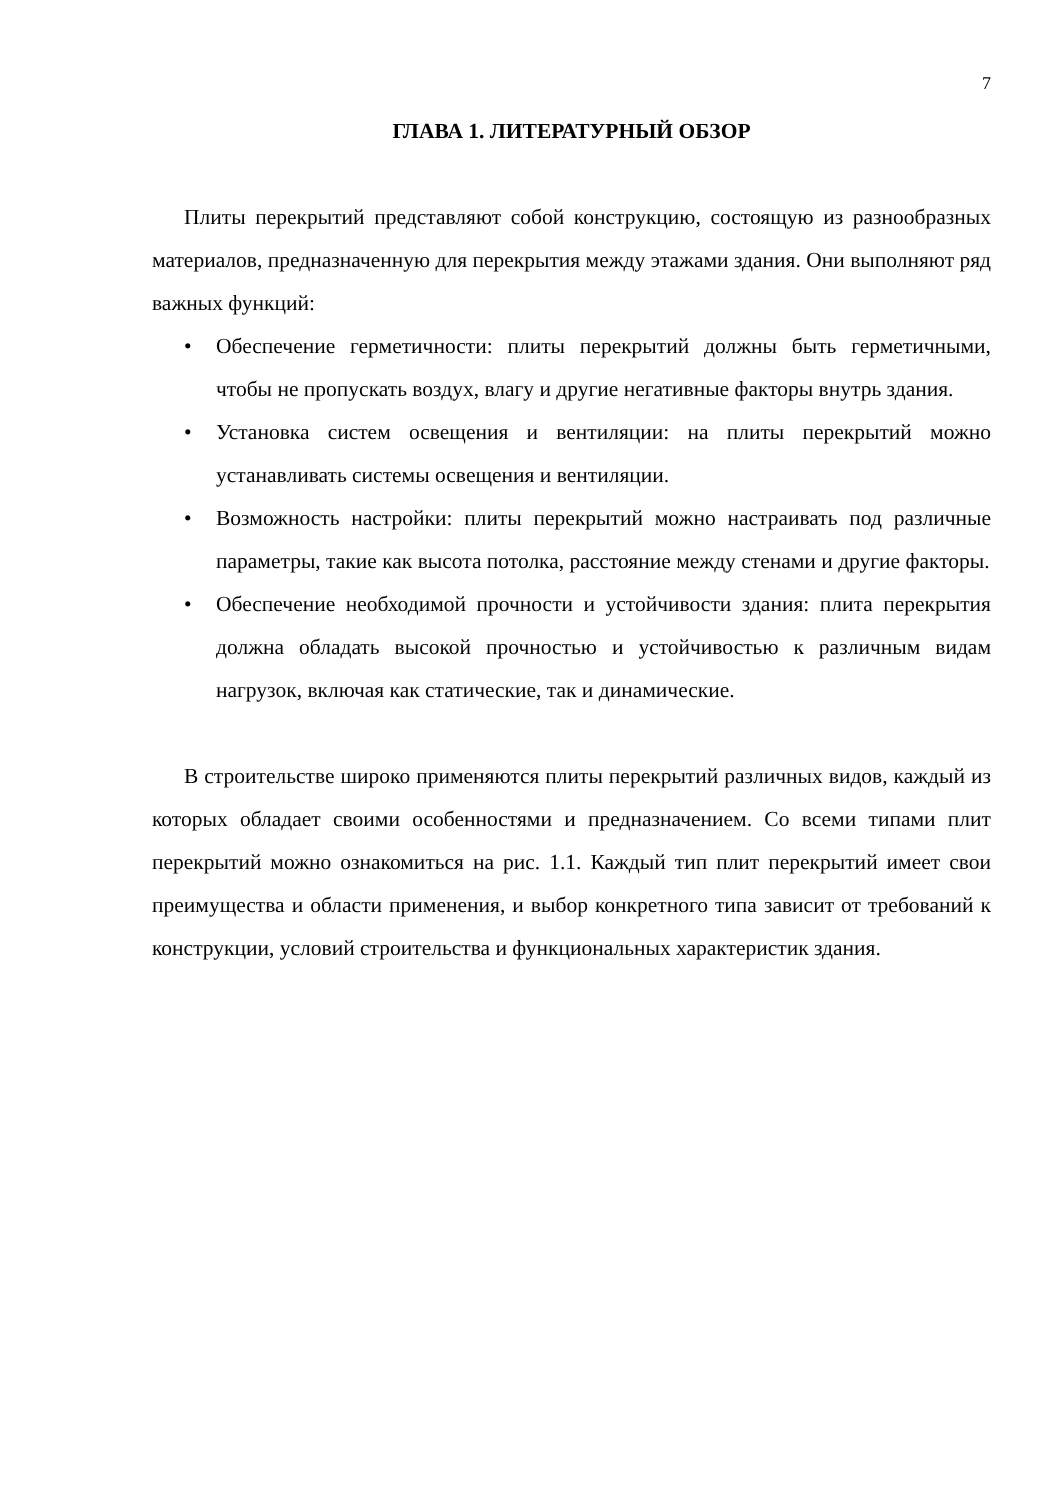7
ГЛАВА 1. ЛИТЕРАТУРНЫЙ ОБЗОР
Плиты перекрытий представляют собой конструкцию, состоящую из разнообразных материалов, предназначенную для перекрытия между этажами здания. Они выполняют ряд важных функций:
• Обеспечение герметичности: плиты перекрытий должны быть герметичными, чтобы не пропускать воздух, влагу и другие негативные факторы внутрь здания.
• Установка систем освещения и вентиляции: на плиты перекрытий можно устанавливать системы освещения и вентиляции.
• Возможность настройки: плиты перекрытий можно настраивать под различные параметры, такие как высота потолка, расстояние между стенами и другие факторы.
• Обеспечение необходимой прочности и устойчивости здания: плита перекрытия должна обладать высокой прочностью и устойчивостью к различным видам нагрузок, включая как статические, так и динамические.
В строительстве широко применяются плиты перекрытий различных видов, каждый из которых обладает своими особенностями и предназначением. Со всеми типами плит перекрытий можно ознакомиться на рис. 1.1. Каждый тип плит перекрытий имеет свои преимущества и области применения, и выбор конкретного типа зависит от требований к конструкции, условий строительства и функциональных характеристик здания.